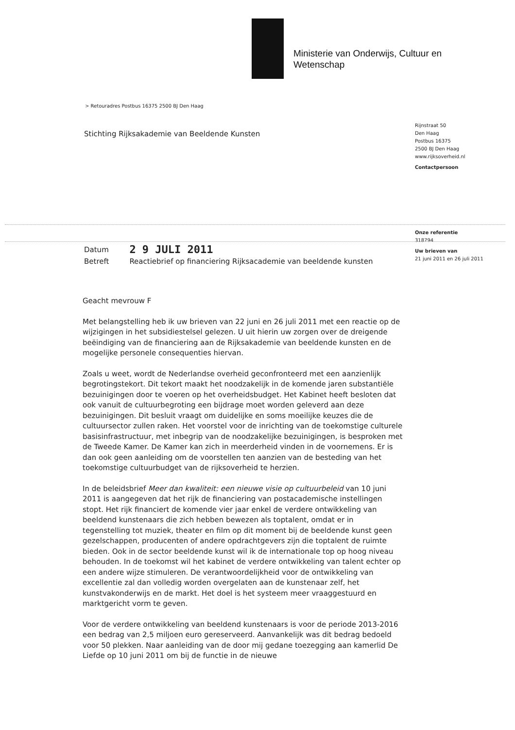Ministerie van Onderwijs, Cultuur en
Wetenschap
> Retouradres Postbus 16375 2500 BJ Den Haag
Stichting Rijksakademie van Beeldende Kunsten
Rijnstraat 50
Den Haag
Postbus 16375
2500 BJ Den Haag
www.rijksoverheid.nl
Contactpersoon
Onze referentie
318794
Uw brieven van
21 juni 2011 en 26 juli 2011
| Datum | 2 9 JULI 2011 |
| Betreft | Reactiebrief op financiering Rijksacademie van beeldende kunsten |
Geacht mevrouw F
Met belangstelling heb ik uw brieven van 22 juni en 26 juli 2011 met een reactie op de wijzigingen in het subsidiestelsel gelezen. U uit hierin uw zorgen over de dreigende beëindiging van de financiering aan de Rijksakademie van beeldende kunsten en de mogelijke personele consequenties hiervan.
Zoals u weet, wordt de Nederlandse overheid geconfronteerd met een aanzienlijk begrotingstekort. Dit tekort maakt het noodzakelijk in de komende jaren substantiële bezuinigingen door te voeren op het overheidsbudget. Het Kabinet heeft besloten dat ook vanuit de cultuurbegroting een bijdrage moet worden geleverd aan deze bezuinigingen. Dit besluit vraagt om duidelijke en soms moeilijke keuzes die de cultuursector zullen raken. Het voorstel voor de inrichting van de toekomstige culturele basisinfrastructuur, met inbegrip van de noodzakelijke bezuinigingen, is besproken met de Tweede Kamer. De Kamer kan zich in meerderheid vinden in de voornemens. Er is dan ook geen aanleiding om de voorstellen ten aanzien van de besteding van het toekomstige cultuurbudget van de rijksoverheid te herzien.
In de beleidsbrief Meer dan kwaliteit: een nieuwe visie op cultuurbeleid van 10 juni 2011 is aangegeven dat het rijk de financiering van postacademische instellingen stopt. Het rijk financiert de komende vier jaar enkel de verdere ontwikkeling van beeldend kunstenaars die zich hebben bewezen als toptalent, omdat er in tegenstelling tot muziek, theater en film op dit moment bij de beeldende kunst geen gezelschappen, producenten of andere opdrachtgevers zijn die toptalent de ruimte bieden. Ook in de sector beeldende kunst wil ik de internationale top op hoog niveau behouden. In de toekomst wil het kabinet de verdere ontwikkeling van talent echter op een andere wijze stimuleren. De verantwoordelijkheid voor de ontwikkeling van excellentie zal dan volledig worden overgelaten aan de kunstenaar zelf, het kunstvakonderwijs en de markt. Het doel is het systeem meer vraaggestuurd en marktgericht vorm te geven.
Voor de verdere ontwikkeling van beeldend kunstenaars is voor de periode 2013-2016 een bedrag van 2,5 miljoen euro gereserveerd. Aanvankelijk was dit bedrag bedoeld voor 50 plekken. Naar aanleiding van de door mij gedane toezegging aan kamerlid De Liefde op 10 juni 2011 om bij de functie in de nieuwe